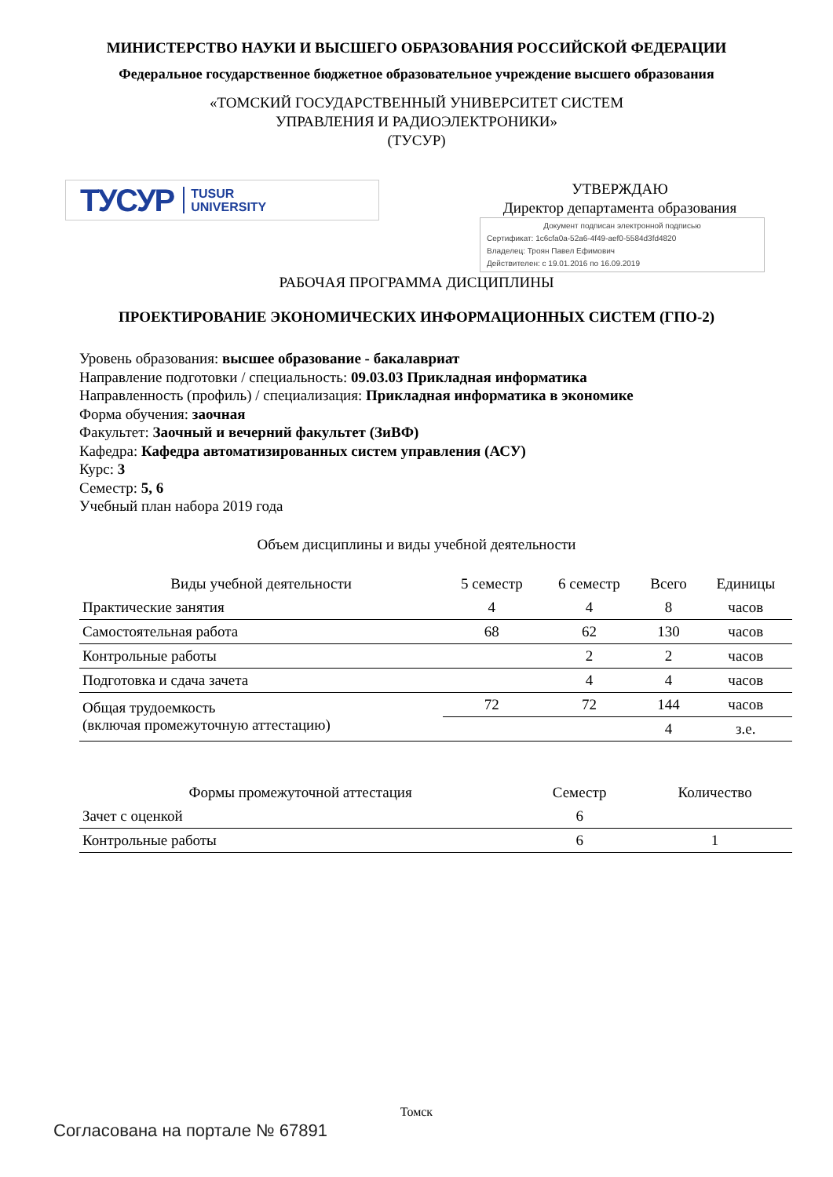МИНИСТЕРСТВО НАУКИ И ВЫСШЕГО ОБРАЗОВАНИЯ РОССИЙСКОЙ ФЕДЕРАЦИИ
Федеральное государственное бюджетное образовательное учреждение высшего образования
«ТОМСКИЙ ГОСУДАРСТВЕННЫЙ УНИВЕРСИТЕТ СИСТЕМ
УПРАВЛЕНИЯ И РАДИОЭЛЕКТРОНИКИ»
(ТУСУР)
ТУСУР TUSUR
UNIVERSITY
УТВЕРЖДАЮ
Директор департамента образования
Документ подписан электронной подписью
Сертификат: 1c6cfa0a-52a6-4f49-aef0-5584d3fd4820
Владелец: Троян Павел Ефимович
Действителен: с 19.01.2016 по 16.09.2019
РАБОЧАЯ ПРОГРАММА ДИСЦИПЛИНЫ
ПРОЕКТИРОВАНИЕ ЭКОНОМИЧЕСКИХ ИНФОРМАЦИОННЫХ СИСТЕМ (ГПО-2)
Уровень образования: высшее образование - бакалавриат
Направление подготовки / специальность: 09.03.03 Прикладная информатика
Направленность (профиль) / специализация: Прикладная информатика в экономике
Форма обучения: заочная
Факультет: Заочный и вечерний факультет (ЗиВФ)
Кафедра: Кафедра автоматизированных систем управления (АСУ)
Курс: 3
Семестр: 5, 6
Учебный план набора 2019 года
Объем дисциплины и виды учебной деятельности
| Виды учебной деятельности | 5 семестр | 6 семестр | Всего | Единицы |
| --- | --- | --- | --- | --- |
| Практические занятия | 4 | 4 | 8 | часов |
| Самостоятельная работа | 68 | 62 | 130 | часов |
| Контрольные работы | | 2 | 2 | часов |
| Подготовка и сдача зачета | | 4 | 4 | часов |
| Общая трудоемкость (включая промежуточную аттестацию) | 72 | 72 | 144 | часов |
| | | | 4 | з.е. |
| Формы промежуточной аттестация | Семестр | Количество |
| --- | --- | --- |
| Зачет с оценкой | 6 | |
| Контрольные работы | 6 | 1 |
Томск
Согласована на портале № 67891